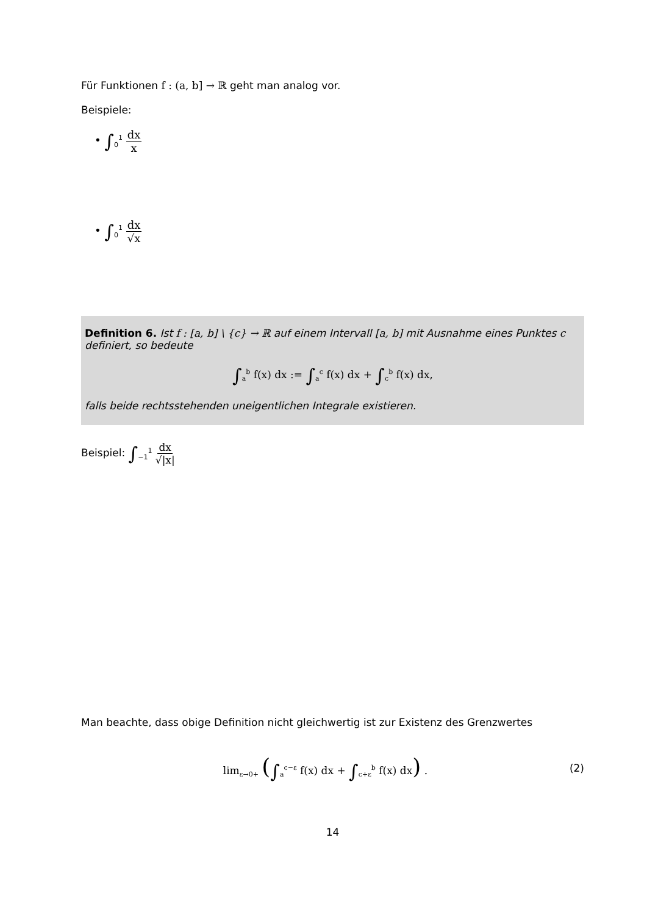Für Funktionen f : (a, b] → ℝ geht man analog vor.
Beispiele:
• ∫<sub>0</sub><sup>1</sup> dx x
• ∫<sub>0</sub><sup>1</sup> dx √x
Definition 6. Ist f : [a, b] \ {c} → ℝ auf einem Intervall [a, b] mit Ausnahme eines Punktes c definiert, so bedeute
∫<sub>a</sub><sup>b</sup> f(x) dx := ∫<sub>a</sub><sup>c</sup> f(x) dx + ∫<sub>c</sub><sup>b</sup> f(x) dx,
falls beide rechtsstehenden uneigentlichen Integrale existieren.
Beispiel: ∫<sub>−1</sub><sup>1</sup> dx √|x|
Man beachte, dass obige Definition nicht gleichwertig ist zur Existenz des Grenzwertes
lim<sub>ε→0+</sub> (∫<sub>a</sub><sup>c−ε</sup> f(x) dx + ∫<sub>c+ε</sub><sup>b</sup> f(x) dx) .
(2)
14